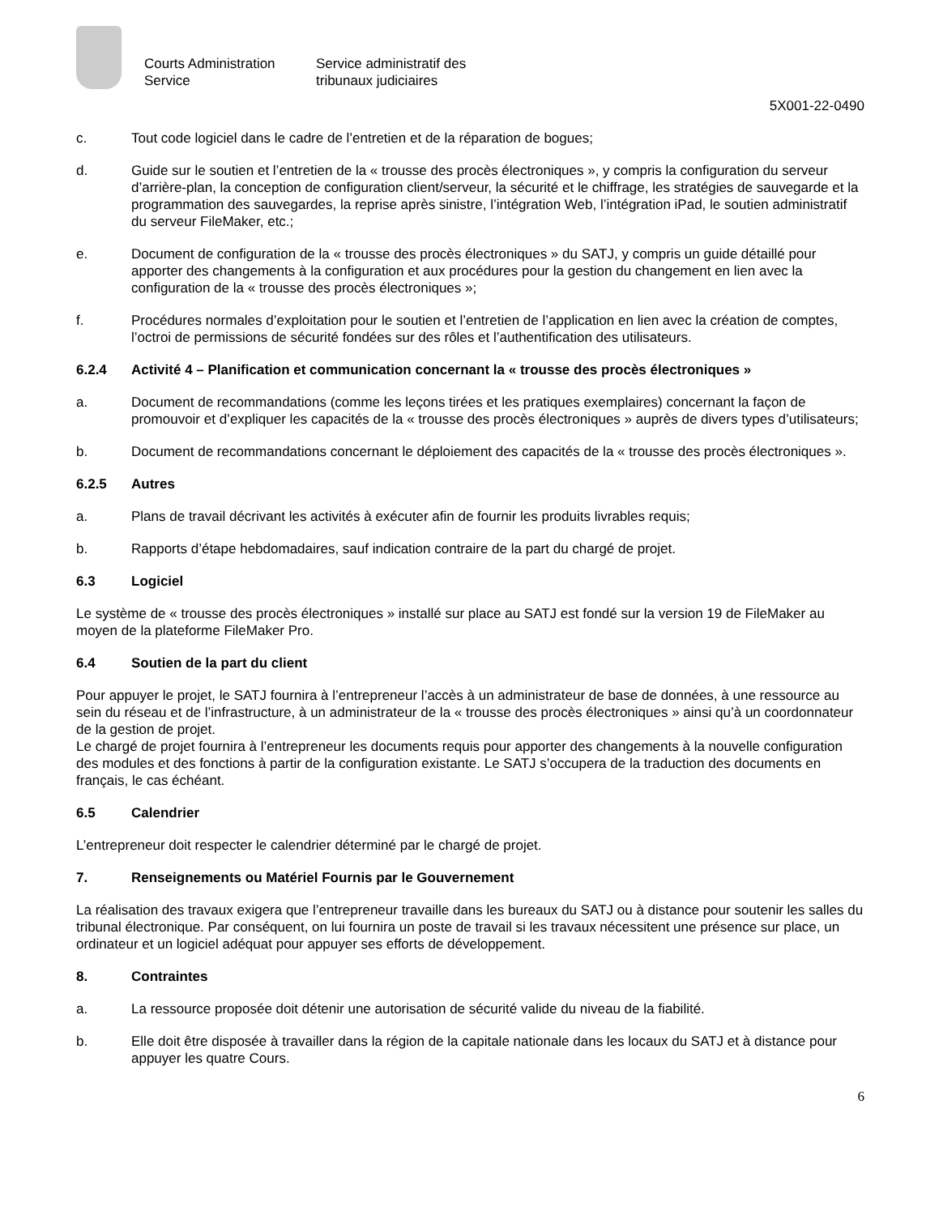Courts Administration
Service
Service administratif des
tribunaux judiciaires
5X001-22-0490
c. Tout code logiciel dans le cadre de l’entretien et de la réparation de bogues;
d. Guide sur le soutien et l’entretien de la « trousse des procès électroniques », y compris la configuration du serveur d’arrière-plan, la conception de configuration client/serveur, la sécurité et le chiffrage, les stratégies de sauvegarde et la programmation des sauvegardes, la reprise après sinistre, l’intégration Web, l’intégration iPad, le soutien administratif du serveur FileMaker, etc.;
e. Document de configuration de la « trousse des procès électroniques » du SATJ, y compris un guide détaillé pour apporter des changements à la configuration et aux procédures pour la gestion du changement en lien avec la configuration de la « trousse des procès électroniques »;
f. Procédures normales d’exploitation pour le soutien et l’entretien de l’application en lien avec la création de comptes, l’octroi de permissions de sécurité fondées sur des rôles et l’authentification des utilisateurs.
6.2.4 Activité 4 – Planification et communication concernant la « trousse des procès électroniques »
a. Document de recommandations (comme les leçons tirées et les pratiques exemplaires) concernant la façon de promouvoir et d’expliquer les capacités de la « trousse des procès électroniques » auprès de divers types d’utilisateurs;
b. Document de recommandations concernant le déploiement des capacités de la « trousse des procès électroniques ».
6.2.5 Autres
a. Plans de travail décrivant les activités à exécuter afin de fournir les produits livrables requis;
b. Rapports d’étape hebdomadaires, sauf indication contraire de la part du chargé de projet.
6.3 Logiciel
Le système de « trousse des procès électroniques » installé sur place au SATJ est fondé sur la version 19 de FileMaker au moyen de la plateforme FileMaker Pro.
6.4 Soutien de la part du client
Pour appuyer le projet, le SATJ fournira à l’entrepreneur l’accès à un administrateur de base de données, à une ressource au sein du réseau et de l’infrastructure, à un administrateur de la « trousse des procès électroniques » ainsi qu’à un coordonnateur de la gestion de projet.
Le chargé de projet fournira à l’entrepreneur les documents requis pour apporter des changements à la nouvelle configuration des modules et des fonctions à partir de la configuration existante. Le SATJ s’occupera de la traduction des documents en français, le cas échéant.
6.5 Calendrier
L’entrepreneur doit respecter le calendrier déterminé par le chargé de projet.
7. Renseignements ou Matériel Fournis par le Gouvernement
La réalisation des travaux exigera que l’entrepreneur travaille dans les bureaux du SATJ ou à distance pour soutenir les salles du tribunal électronique. Par conséquent, on lui fournira un poste de travail si les travaux nécessitent une présence sur place, un ordinateur et un logiciel adéquat pour appuyer ses efforts de développement.
8. Contraintes
a. La ressource proposée doit détenir une autorisation de sécurité valide du niveau de la fiabilité.
b. Elle doit être disposée à travailler dans la région de la capitale nationale dans les locaux du SATJ et à distance pour appuyer les quatre Cours.
6